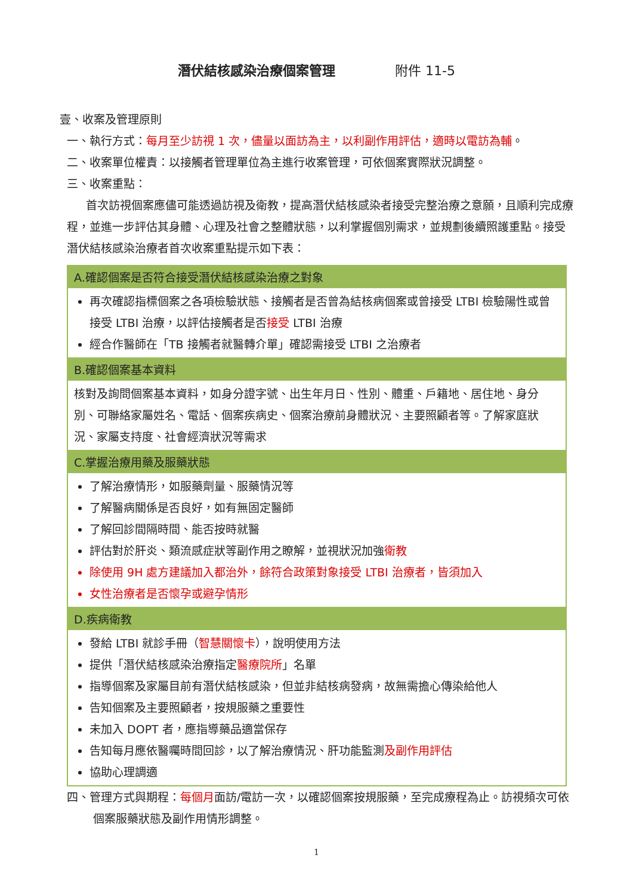潛伏結核感染治療個案管理 附件 11-5
壹、收案及管理原則
一、執行方式：每月至少訪視 1 次，儘量以面訪為主，以利副作用評估，適時以電訪為輔。
二、收案單位權責：以接觸者管理單位為主進行收案管理，可依個案實際狀況調整。
三、收案重點：
首次訪視個案應儘可能透過訪視及衛教，提高潛伏結核感染者接受完整治療之意願，且順利完成療程，並進一步評估其身體、心理及社會之整體狀態，以利掌握個別需求，並規劃後續照護重點。接受潛伏結核感染治療者首次收案重點提示如下表：
| A.確認個案是否符合接受潛伏結核感染治療之對象 |
| --- |
| 再次確認指標個案之各項檢驗狀態、接觸者是否曾為結核病個案或曾接受 LTBI 檢驗陽性或曾接受 LTBI 治療，以評估接觸者是否 接受 LTBI 治療 經合作醫師在「TB 接觸者就醫轉介單」確認需接受 LTBI 之治療者 |
| B.確認個案基本資料 |
| 核對及詢問個案基本資料，如身分證字號、出生年月日、性別、體重、戶籍地、居住地、身分別、可聯絡家屬姓名、電話、個案疾病史、個案治療前身體狀況、主要照顧者等。了解家庭狀況、家屬支持度、社會經濟狀況等需求 |
| C.掌握治療用藥及服藥狀態 |
| 了解治療情形，如服藥劑量、服藥情況等 了解醫病關係是否良好，如有無固定醫師 了解回診間隔時間、能否按時就醫 評估對於肝炎、類流感症狀等副作用之瞭解，並視狀況加強 衛教 除使用 9H 處方建議加入都治外，餘符合政策對象接受 LTBI 治療者，皆須加入 女性治療者是否懷孕或避孕情形 |
| D.疾病衛教 |
| 發給 LTBI 就診手冊（ 智慧關懷卡 ），說明使用方法 提供「潛伏結核感染治療指定 醫療院所 」名單 指導個案及家屬目前有潛伏結核感染，但並非結核病發病，故無需擔心傳染給他人 告知個案及主要照顧者，按規服藥之重要性 未加入 DOPT 者，應指導藥品適當保存 告知每月應依醫囑時間回診，以了解治療情況、肝功能監測 及副作用評估 協助心理調適 |
四、管理方式與期程：每個月面訪/電訪一次，以確認個案按規服藥，至完成療程為止。訪視頻次可依個案服藥狀態及副作用情形調整。
1